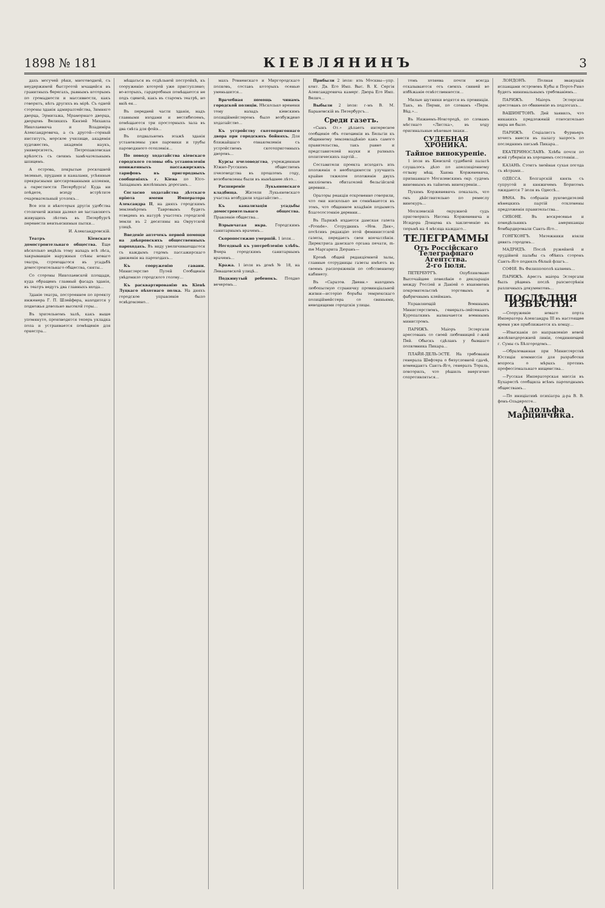1898 № 181 КІЕВЛЯНИНЪ 3
дахъ могучей рѣки, многоводной, съ неудержимой быстротой мчащейся въ гранитныхъ берегахъ, равнымъ которымъ по громадности и массивности, какъ говорятъ, нѣтъ другихъ въ мірѣ. Съ одной стороны зданія адмиралтейства, Зимняго дворца, Эрмитажа, Мраморнаго дворца, дворцовъ Великихъ Князей Михаила Николаевича и Владиміра Александровича, а съ другой—горный институтъ, морское училище, академія художествъ, академія наукъ, университетъ, Петропавловская крѣпость съ своимъ замѣчательнымъ шпицемъ.
А острова, покрытые роскошной зеленью, прудами и каналами, усѣянные прекрасными шоссированными аллеями, а окрестности Петербурга! Куда ни поѣдете, всюду встрѣтите очаровательный уголокъ...
Все эти и нѣкоторыя другія удобства столичной жизни далеко не заставляютъ живущихъ лѣтомъ въ Петербургѣ перенести неизъяснимыя пытки...
И. Александровскій.
Театръ Кіевскаго домостроительнаго общества. Еще нѣсколько недѣль тому назадъ всѣ лѣса, закрывавшіе наружныя стѣны новаго театра, строющагося въ усадьбѣ домостроительнаго общества, сняты...
Со стороны Николаевской площади, куда обращенъ главный фасадъ зданія, въ театръ ведутъ два главныхъ входа...
Зданіе театра, построенное по проекту инженера Г. П. Шлейфера, находится у подножья довольно высокой горы...
Въ зрительномъ залѣ, какъ выше упомянуто, производятся теперь укладка пола и устраивается помѣщеніе для оркестра...
мѣщаться въ отдѣльной постройкѣ, къ сооруженію которой уже приступлено; во-вторыхъ, гардеробныя помѣщаются не подъ сценой, какъ въ старомъ театрѣ, но вніѣ ея...
Въ передней части зданія, надъ главными входами и вестибюлемъ, помѣщаются три просторныхъ зала въ два свѣта для фойэ...
Въ подвальномъ этажѣ зданія установлены уже паровики и трубы пароводяного отопленія...
По поводу ходатайства кіевскаго городского головы объ установленіи пониженныхъ пассажирскихъ тарифовъ въ пригородныхъ сообщеніяхъ г. Кіева по Юго-Западнымъ желѣзнымъ дорогамъ...
Согласно ходатайства дѣтскаго пріюта имени Императора Александра II, на дняхъ городскимъ землемѣромъ Тавровымъ будетъ отведенъ въ натурѣ участокъ городской земли въ 2 десятины на Оврутской улицѣ.
Введеніе аптечекъ первой помощи на днѣпровскихъ общественныхъ пароходахъ. Въ виду увеличивающагося съ каждымъ годомъ пассажирскаго движенія на пароходахъ...
Къ сооруженію гавани. Министерство Путей Сообщенія увѣдомило городского голову...
Къ расквартированію въ Кіевѣ Луцкаго пѣхотнаго полка. На дняхъ городское управленіе было освѣдомлено...
махъ Ровненскаго и Миргородскаго полковъ, составъ которыхъ осенью уменьшится...
Врачебная помощь чинамъ городской полиціи. Нѣсколько времени тому назадъ кіевскимъ полиціймейстеромъ было возбуждено ходатайство...
Къ устройству скотопригоннаго двора при городскихъ бойняхъ. Для ближайшаго ознакомленія съ устройствомъ скотопригонныхъ дворовъ...
Курсы пчеловодства, учрежденные Южно-Русскимъ обществомъ пчеловодства въ прошломъ году, возобновлены были въ нынѣшнее лѣто...
Расширеніе Лукьяновскаго кладбища. Жители Лукьяновскаго участка возбудили ходатайство...
Къ канализаціи усадьбы домостроительнаго общества. Правленіе общества...
Взрывчатая икра. Городскимъ санитарнымъ врачемъ...
Скоропостижно умершій. 1 іюля...
Негодный къ употребленію хлѣбъ. Вчера городскимъ санитарнымъ врачемъ...
Кража. 1 іюля въ домѣ № 18, на Левашовской улицѣ...
Подкинутый ребенокъ. Поздно вечеромъ...
Прибыли 2 іюля: изъ Москвы—упр. конт. Дв. Его Имп. Выс. В. К. Сергія Александровича камерг. Двора Его Имп. Велич...
Выбыли 2 іюля: г-мъ В. М. Барановскій въ Петербургъ...
Среди газетъ.
«Сынъ От.» дѣлаетъ интересное сообщеніе объ отношеніи въ Бельгіи къ общинному землевладѣнію какъ самого правительства, такъ равно и представителей науки и разныхъ политическихъ партій...
Составители проекта исходятъ изъ положенія о необходимости улучшить крайне тяжелое положеніе двухъ милліоновъ обитателей бельгійской деревни...
Ораторы реакціи откровенно говорили, что они нисколько не сомнѣваются въ томъ, что общинное владѣніе подыметъ благосостояніе деревни...
Въ Парижѣ издается дамская газета «Fronde». Сотрудникъ «Нов. Дня», посѣтивъ редакцію этой феминистской газеты, передаетъ свои впечатлѣнія. Директриса дамскаго органа печати, m-me Маргарита Дюранъ—
Кромѣ общей редакціонной залы, главные сотрудницы газеты имѣютъ въ своемъ распоряженіи по собственному кабинету.
Въ «Саратов. Дневн.» находимъ любопытную страничку провинціальной жизни—исторію борьбы темрюкскаго полиціймейстера со свиньями, неводящими городскія улицы.
томъ хозяева почти всегда отказываются отъ своихъ свиней во избѣжаніе отвѣтственности...
Милые шутники водятся въ провинціи. Такъ, въ Перми, по словамъ «Перм. Вѣд.»...
Въ Нижнемъ-Новгородѣ, по словамъ мѣстнаго «Листка», въ ходу оригинальные мѣновые знаки...
СУДЕБНАЯ ХРОНИКА.
Тайное винокуреніе.
1 іюля въ Кіевской судебной палатѣ слушалось дѣло по апелляціонному отзыву мѣщ. Хаима Корженевича, признаннаго Могилевскимъ окр. судомъ виновнымъ въ тайномъ винокуреніи...
Пухимъ Корженевичъ показалъ, что онъ дѣйствительно по ремеслу винокуръ...
Могилевскій окружной судъ приговорилъ Нисона Корженевича и Исидора Донцова къ заключенію въ тюрьмѣ на 4 мѣсяца каждаго...
ТЕЛЕГРАММЫ
Отъ Россійскаго Телеграфнаго Агентства.
2-го Іюля.
ПЕТЕРБУРГЪ. Опубликовано Высочайшее повелѣніе о декларація между Россіей и Даніей о взаимномъ покровительствѣ торговымъ и фабричнымъ клеймамъ.
Управляющій Военнымъ Министерствомъ, генералъ-лейтенантъ Куропаткинъ назначается военнымъ министромъ.
ПАРИЖЪ. Маіоръ Эстергази арестованъ со своей любовницей г-жей Пей. Обыскъ сдѣланъ у бывшаго полковника Пикара...
ПЛАЙЯ-ДЕЛЬ-ЭСТЕ. На требованія генерала Шефтера о безусловной сдачѣ, комендантъ Сантъ-Яго, генералъ Тораль, повторилъ, что рѣшилъ энергично сопротивляться...
ЛОНДОНЪ. Полная эвакуація испанцами острововъ Кубы и Порто-Рико будетъ минимальнымъ требованіемъ...
ПАРИЖЪ. Маіоръ Эстергази арестованъ по обвиненію въ подлогахъ...
ВАШИНГТОНЪ. Дей заявилъ, что никакихъ предложеній относительно мира не было.
ПАРИЖЪ. Соціалистъ Фурньеръ хочетъ внести въ палату запросъ по последнимъ письмѣ Пикара...
ЕКАТЕРИНОСЛАВЪ. Хлѣба почти по всей губерніи въ хорошемъ состояніи...
КАЗАНЬ. Стоитъ знойная сухая погода съ вѣтрами...
ОДЕССА. Болгарскій князь съ супругой и княжичемъ Борисомъ ожидается 7 іюля въ Одессѣ...
ВѢНА. Въ собраніи руководителей нѣмецкихъ партій отклонены предложенія правительства...
СИБОНЕ. Въ воскресенье и понедѣльникъ американцы бомбардировали Сантъ-Яго...
ГОНГКОНГЪ. Мятежники взяли девять городовъ...
МАДРИДЪ. Послѣ ружейной и орудійной пальбы съ обѣихъ сторонъ Сантъ-Яго поднялъ бѣлый флагъ...
СОФІЯ. Въ Филиппополѣ казненъ...
ПАРИЖЪ. Арестъ маіора Эстергази былъ рѣшенъ послѣ разсмотрѣнія различныхъ документовъ...
ПОСЛѢДНІЯ ИЗВѢСТІЯ.
—Сооруженіе новаго порта Императора Александра III въ настоящее время уже приближается къ концу...
—Изысканія по направленію новой желѣзнодорожной линіи, соединяющей г. Сумы съ Бѣлгородомъ...
—Образованная при Министерствѣ Юстиціи коммиссія для разработки вопроса о мѣрахъ противъ профессіональнаго нищенства...
—Русская Императорская миссія въ Бухарестѣ сообщила всѣмъ пароходнымъ обществамъ...
—По иниціативѣ психіатра д-ра В. В. фонъ-Ольдерогге...
Адольфа Марцинчика.